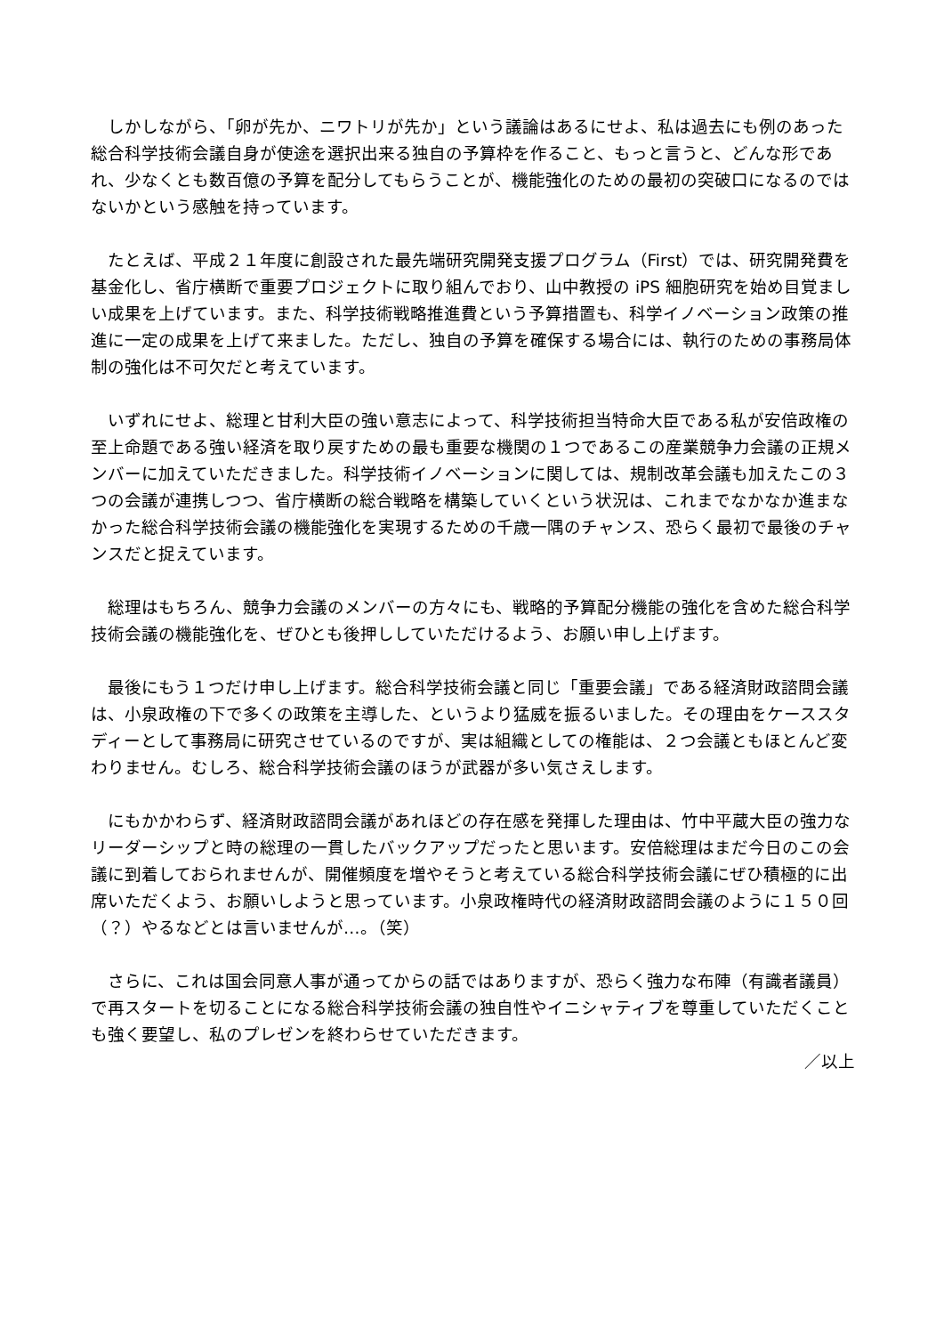しかしながら、「卵が先か、ニワトリが先か」という議論はあるにせよ、私は過去にも例のあった総合科学技術会議自身が使途を選択出来る独自の予算枠を作ること、もっと言うと、どんな形であれ、少なくとも数百億の予算を配分してもらうことが、機能強化のための最初の突破口になるのではないかという感触を持っています。
たとえば、平成２１年度に創設された最先端研究開発支援プログラム（First）では、研究開発費を基金化し、省庁横断で重要プロジェクトに取り組んでおり、山中教授の iPS 細胞研究を始め目覚ましい成果を上げています。また、科学技術戦略推進費という予算措置も、科学イノベーション政策の推進に一定の成果を上げて来ました。ただし、独自の予算を確保する場合には、執行のための事務局体制の強化は不可欠だと考えています。
いずれにせよ、総理と甘利大臣の強い意志によって、科学技術担当特命大臣である私が安倍政権の至上命題である強い経済を取り戻すための最も重要な機関の１つであるこの産業競争力会議の正規メンバーに加えていただきました。科学技術イノベーションに関しては、規制改革会議も加えたこの３つの会議が連携しつつ、省庁横断の総合戦略を構築していくという状況は、これまでなかなか進まなかった総合科学技術会議の機能強化を実現するための千歳一隅のチャンス、恐らく最初で最後のチャンスだと捉えています。
総理はもちろん、競争力会議のメンバーの方々にも、戦略的予算配分機能の強化を含めた総合科学技術会議の機能強化を、ぜひとも後押ししていただけるよう、お願い申し上げます。
最後にもう１つだけ申し上げます。総合科学技術会議と同じ「重要会議」である経済財政諮問会議は、小泉政権の下で多くの政策を主導した、というより猛威を振るいました。その理由をケーススタディーとして事務局に研究させているのですが、実は組織としての権能は、２つ会議ともほとんど変わりません。むしろ、総合科学技術会議のほうが武器が多い気さえします。
にもかかわらず、経済財政諮問会議があれほどの存在感を発揮した理由は、竹中平蔵大臣の強力なリーダーシップと時の総理の一貫したバックアップだったと思います。安倍総理はまだ今日のこの会議に到着しておられませんが、開催頻度を増やそうと考えている総合科学技術会議にぜひ積極的に出席いただくよう、お願いしようと思っています。小泉政権時代の経済財政諮問会議のように１５０回（？）やるなどとは言いませんが…。（笑）
さらに、これは国会同意人事が通ってからの話ではありますが、恐らく強力な布陣（有識者議員）で再スタートを切ることになる総合科学技術会議の独自性やイニシャティブを尊重していただくことも強く要望し、私のプレゼンを終わらせていただきます。
／以上